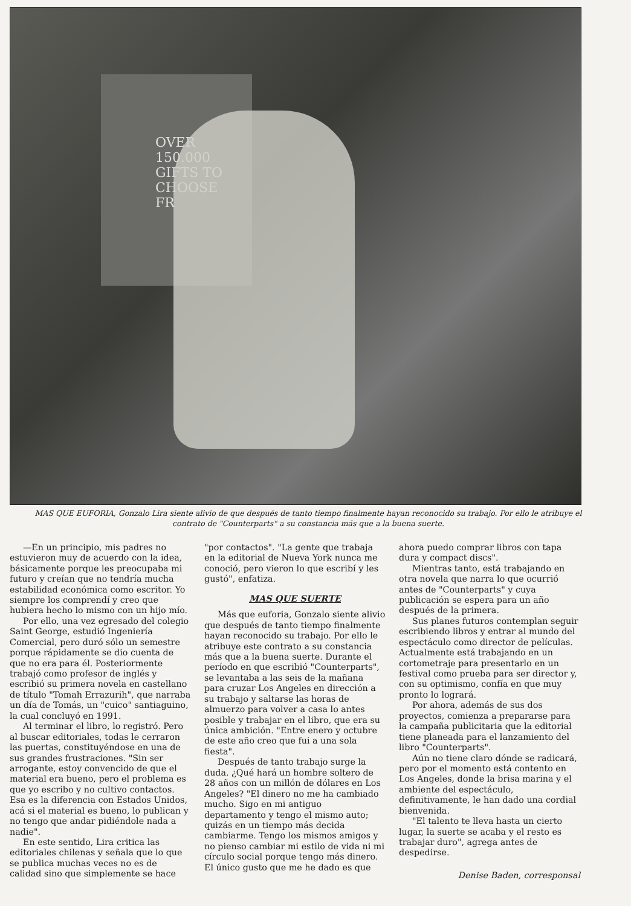OVER
150.000
GIFTS TO
CHOOSE
FR
MAS QUE EUFORIA, Gonzalo Lira siente alivio de que después de tanto tiempo finalmente hayan reconocido su trabajo. Por ello le atribuye el contrato de "Counterparts" a su constancia más que a la buena suerte.
—En un principio, mis padres no estuvieron muy de acuerdo con la idea, básicamente porque les preocupaba mi futuro y creían que no tendría mucha estabilidad económica como escritor. Yo siempre los comprendí y creo que hubiera hecho lo mismo con un hijo mío.
Por ello, una vez egresado del colegio Saint George, estudió Ingeniería Comercial, pero duró sólo un semestre porque rápidamente se dio cuenta de que no era para él. Posteriormente trabajó como profesor de inglés y escribió su primera novela en castellano de título "Tomah Errazurih", que narraba un día de Tomás, un "cuico" santiaguino, la cual concluyó en 1991.
Al terminar el libro, lo registró. Pero al buscar editoriales, todas le cerraron las puertas, constituyéndose en una de sus grandes frustraciones. "Sin ser arrogante, estoy convencido de que el material era bueno, pero el problema es que yo escribo y no cultivo contactos. Esa es la diferencia con Estados Unidos, acá si el material es bueno, lo publican y no tengo que andar pidiéndole nada a nadie".
En este sentido, Lira critica las editoriales chilenas y señala que lo que se publica muchas veces no es de calidad sino que simplemente se hace "por contactos". "La gente que trabaja en la editorial de Nueva York nunca me conoció, pero vieron lo que escribí y les gustó", enfatiza.
MAS QUE SUERTE
Más que euforia, Gonzalo siente alivio que después de tanto tiempo finalmente hayan reconocido su trabajo. Por ello le atribuye este contrato a su constancia más que a la buena suerte. Durante el período en que escribió "Counterparts", se levantaba a las seis de la mañana para cruzar Los Angeles en dirección a su trabajo y saltarse las horas de almuerzo para volver a casa lo antes posible y trabajar en el libro, que era su única ambición. "Entre enero y octubre de este año creo que fui a una sola fiesta".
Después de tanto trabajo surge la duda. ¿Qué hará un hombre soltero de 28 años con un millón de dólares en Los Angeles? "El dinero no me ha cambiado mucho. Sigo en mi antiguo departamento y tengo el mismo auto; quizás en un tiempo más decida cambiarme. Tengo los mismos amigos y no pienso cambiar mi estilo de vida ni mi círculo social porque tengo más dinero. El único gusto que me he dado es que ahora puedo comprar libros con tapa dura y compact discs".
Mientras tanto, está trabajando en otra novela que narra lo que ocurrió antes de "Counterparts" y cuya publicación se espera para un año después de la primera.
Sus planes futuros contemplan seguir escribiendo libros y entrar al mundo del espectáculo como director de películas. Actualmente está trabajando en un cortometraje para presentarlo en un festival como prueba para ser director y, con su optimismo, confía en que muy pronto lo logrará.
Por ahora, además de sus dos proyectos, comienza a prepararse para la campaña publicitaria que la editorial tiene planeada para el lanzamiento del libro "Counterparts".
Aún no tiene claro dónde se radicará, pero por el momento está contento en Los Angeles, donde la brisa marina y el ambiente del espectáculo, definitivamente, le han dado una cordial bienvenida.
"El talento te lleva hasta un cierto lugar, la suerte se acaba y el resto es trabajar duro", agrega antes de despedirse.
Denise Baden, corresponsal